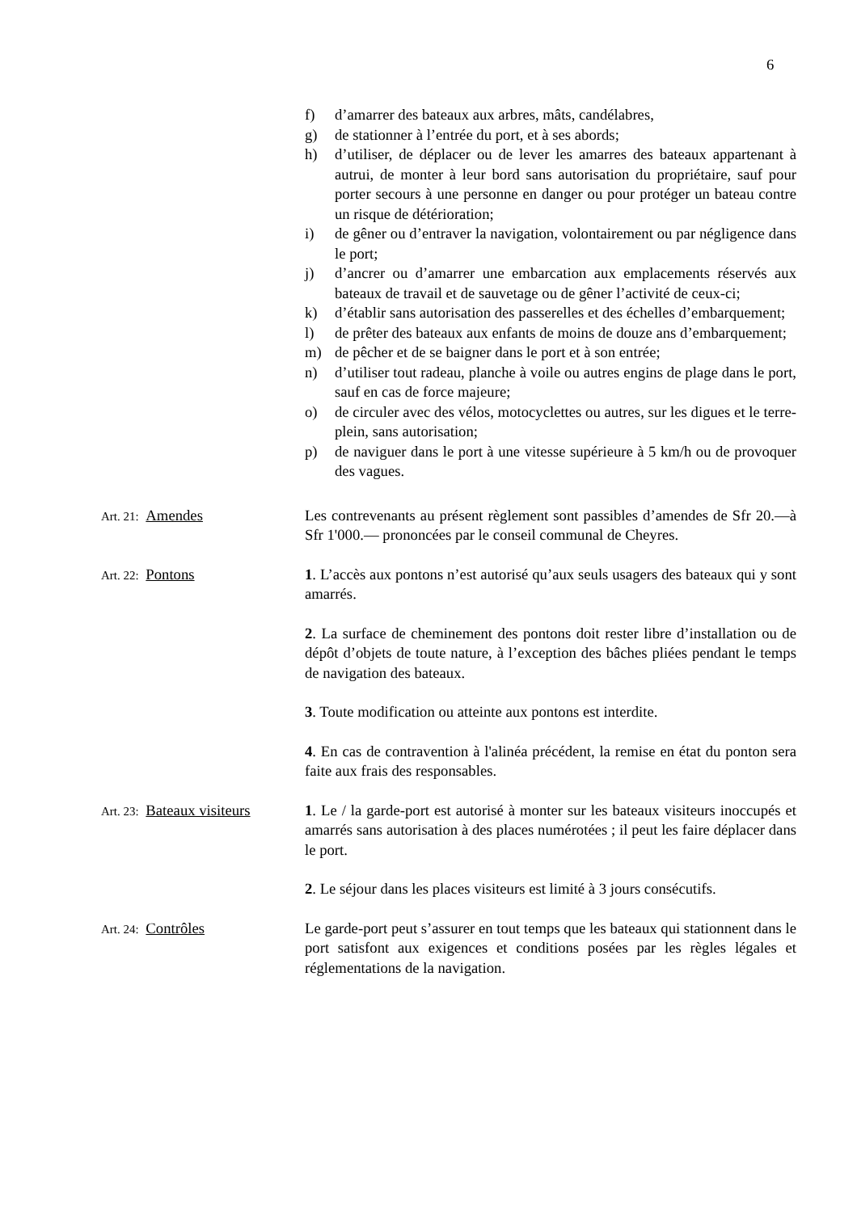6
f) d’amarrer des bateaux aux arbres, mâts, candélabres,
g) de stationner à l’entrée du port, et à ses abords;
h) d’utiliser, de déplacer ou de lever les amarres des bateaux appartenant à autrui, de monter à leur bord sans autorisation du propriétaire, sauf pour porter secours à une personne en danger ou pour protéger un bateau contre un risque de détérioration;
i) de gêner ou d’entraver la navigation, volontairement ou par négligence dans le port;
j) d’ancrer ou d’amarrer une embarcation aux emplacements réservés aux bateaux de travail et de sauvetage ou de gêner l’activité de ceux-ci;
k) d’établir sans autorisation des passerelles et des échelles d’embarquement;
l) de prêter des bateaux aux enfants de moins de douze ans d’embarquement;
m) de pêcher et de se baigner dans le port et à son entrée;
n) d’utiliser tout radeau, planche à voile ou autres engins de plage dans le port, sauf en cas de force majeure;
o) de circuler avec des vélos, motocyclettes ou autres, sur les digues et le terre-plein, sans autorisation;
p) de naviguer dans le port à une vitesse supérieure à 5 km/h ou de provoquer des vagues.
Art. 21: Amendes Les contrevenants au présent règlement sont passibles d’amendes de Sfr 20.—à Sfr 1'000.— prononcées par le conseil communal de Cheyres.
Art. 22: Pontons 1. L’accès aux pontons n’est autorisé qu’aux seuls usagers des bateaux qui y sont amarrés.
2. La surface de cheminement des pontons doit rester libre d’installation ou de dépôt d’objets de toute nature, à l’exception des bâches pliées pendant le temps de navigation des bateaux.
3. Toute modification ou atteinte aux pontons est interdite.
4. En cas de contravention à l'alinéa précédent, la remise en état du ponton sera faite aux frais des responsables.
Art. 23: Bateaux visiteurs
1. Le / la garde-port est autorisé à monter sur les bateaux visiteurs inoccupés et amarrés sans autorisation à des places numérotées ; il peut les faire déplacer dans le port.
2. Le séjour dans les places visiteurs est limité à 3 jours consécutifs.
Art. 24: Contrôles Le garde-port peut s’assurer en tout temps que les bateaux qui stationnent dans le port satisfont aux exigences et conditions posées par les règles légales et réglementations de la navigation.